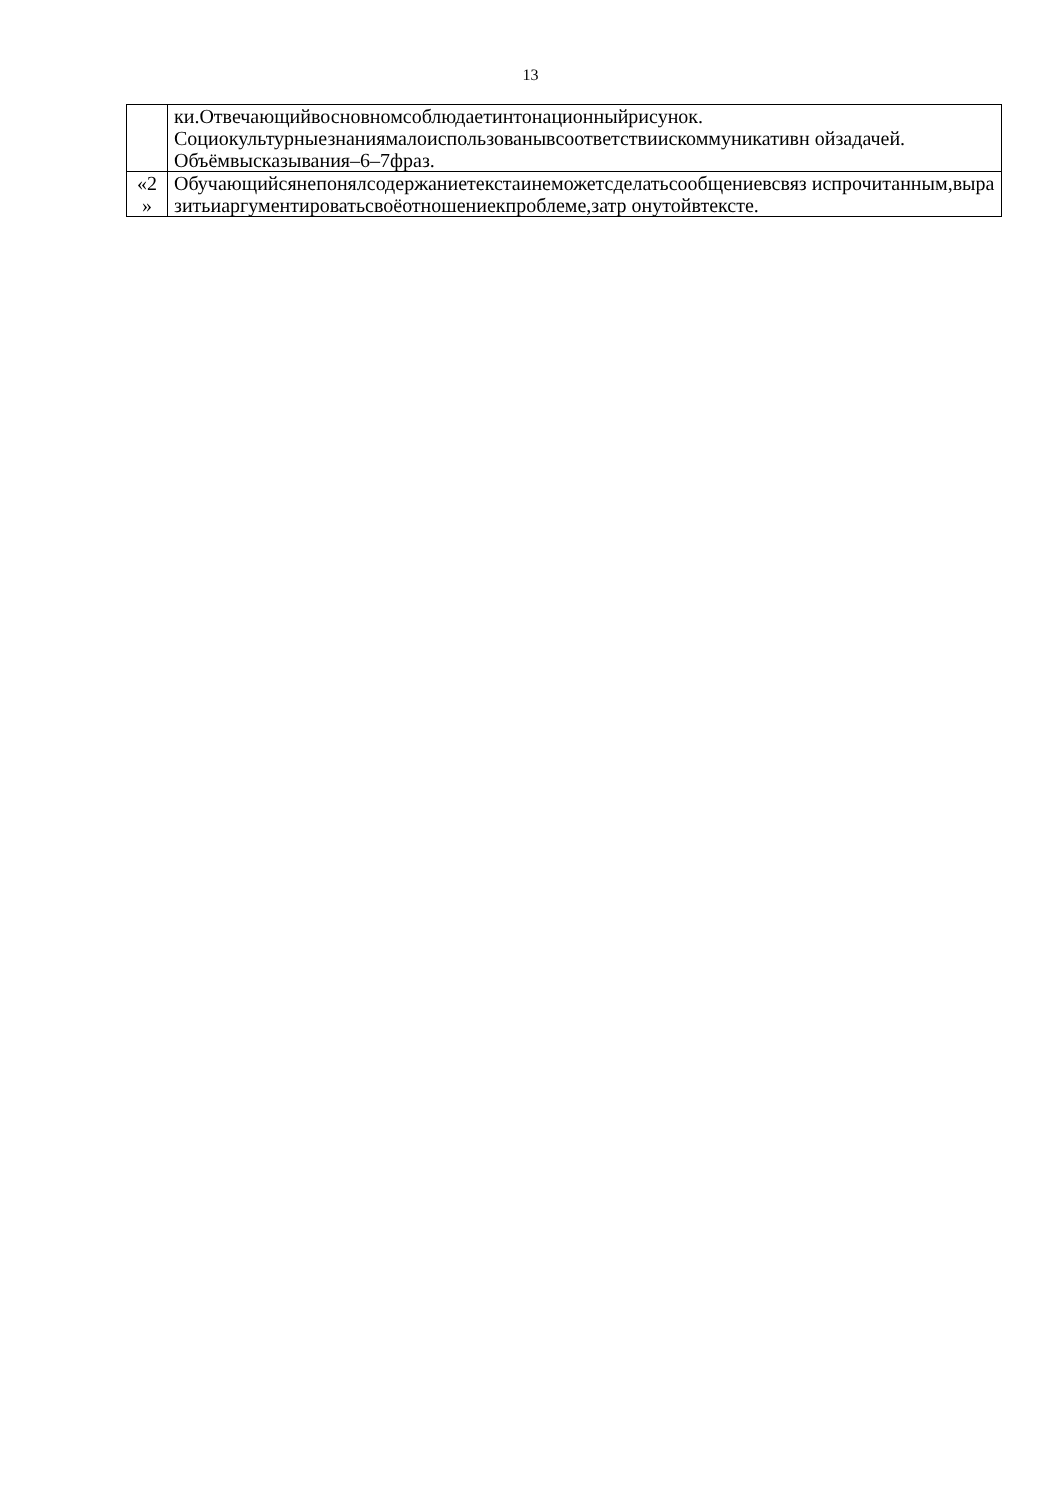13
| | ки.Отвечающийвосновномсоблюдаетинтонационныйрисунок. Социокультурныезнаниямалоиспользованывсоответствиискоммуникативн ойзадачей. Объёмвысказывания–6–7фраз. |
| «2 » | Обучающийсянепонялсодержаниетекстаинеможетсделатьсообщениевсвяз испрочитанным,выразитьиаргументироватьсвоёотношениекпроблеме,затр онутойвтексте. |